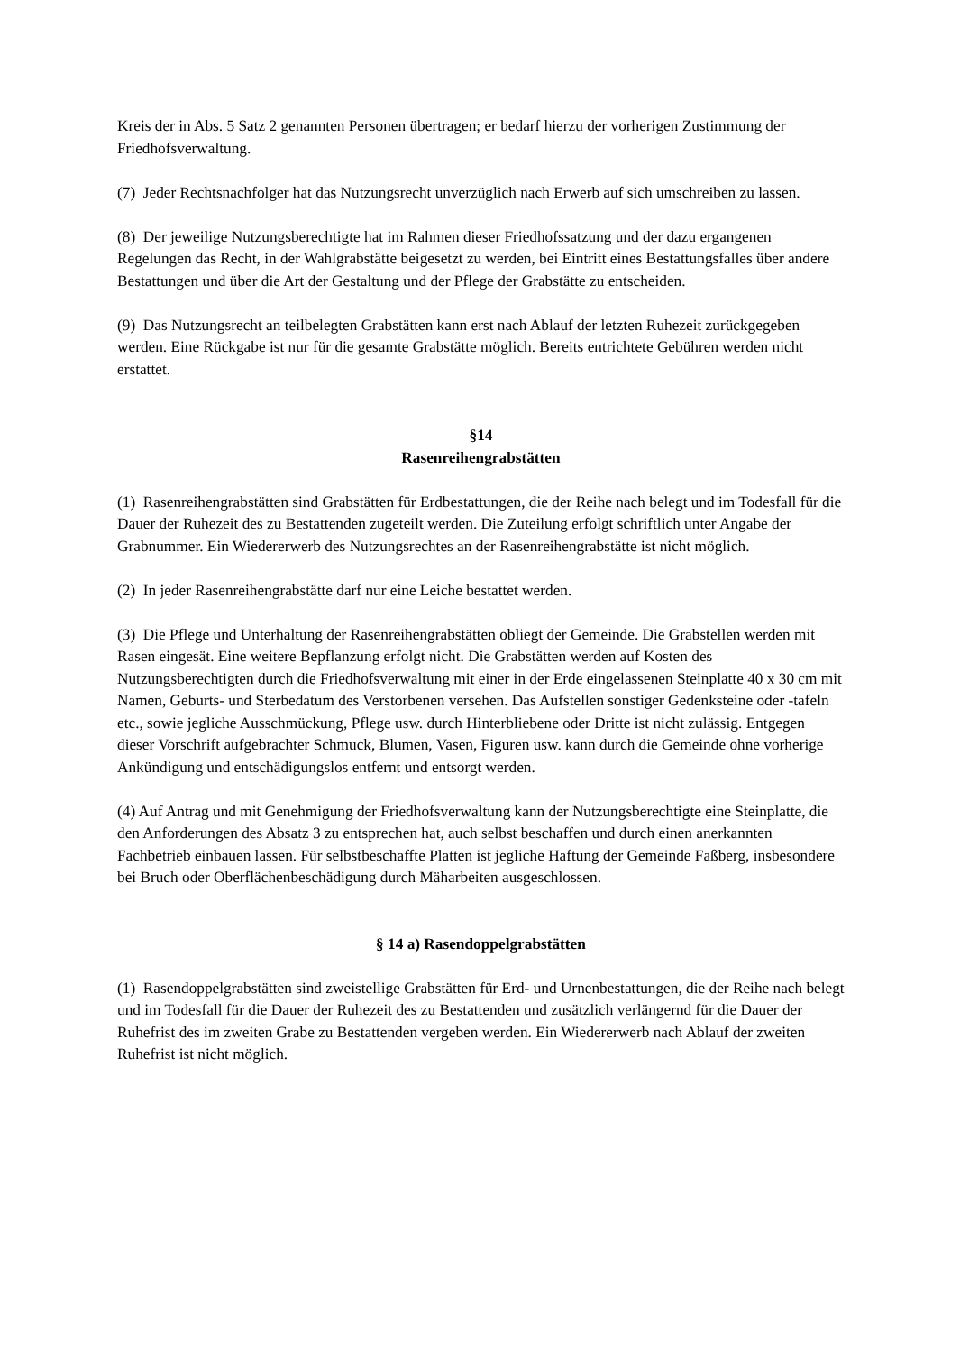Kreis der in Abs. 5 Satz 2 genannten Personen übertragen; er bedarf hierzu der vorherigen Zustimmung der Friedhofsverwaltung.
(7) Jeder Rechtsnachfolger hat das Nutzungsrecht unverzüglich nach Erwerb auf sich umschreiben zu lassen.
(8) Der jeweilige Nutzungsberechtigte hat im Rahmen dieser Friedhofssatzung und der dazu ergangenen Regelungen das Recht, in der Wahlgrabstätte beigesetzt zu werden, bei Eintritt eines Bestattungsfalles über andere Bestattungen und über die Art der Gestaltung und der Pflege der Grabstätte zu entscheiden.
(9) Das Nutzungsrecht an teilbelegten Grabstätten kann erst nach Ablauf der letzten Ruhezeit zurückgegeben werden. Eine Rückgabe ist nur für die gesamte Grabstätte möglich. Bereits entrichtete Gebühren werden nicht erstattet.
§14
Rasenreihengrabstätten
(1) Rasenreihengrabstätten sind Grabstätten für Erdbestattungen, die der Reihe nach belegt und im Todesfall für die Dauer der Ruhezeit des zu Bestattenden zugeteilt werden. Die Zuteilung erfolgt schriftlich unter Angabe der Grabnummer. Ein Wiedererwerb des Nutzungsrechtes an der Rasenreihengrabstätte ist nicht möglich.
(2) In jeder Rasenreihengrabstätte darf nur eine Leiche bestattet werden.
(3) Die Pflege und Unterhaltung der Rasenreihengrabstätten obliegt der Gemeinde. Die Grabstellen werden mit Rasen eingesät. Eine weitere Bepflanzung erfolgt nicht. Die Grabstätten werden auf Kosten des Nutzungsberechtigten durch die Friedhofsverwaltung mit einer in der Erde eingelassenen Steinplatte 40 x 30 cm mit Namen, Geburts- und Sterbedatum des Verstorbenen versehen. Das Aufstellen sonstiger Gedenksteine oder -tafeln etc., sowie jegliche Ausschmückung, Pflege usw. durch Hinterbliebene oder Dritte ist nicht zulässig. Entgegen dieser Vorschrift aufgebrachter Schmuck, Blumen, Vasen, Figuren usw. kann durch die Gemeinde ohne vorherige Ankündigung und entschädigungslos entfernt und entsorgt werden.
(4) Auf Antrag und mit Genehmigung der Friedhofsverwaltung kann der Nutzungsberechtigte eine Steinplatte, die den Anforderungen des Absatz 3 zu entsprechen hat, auch selbst beschaffen und durch einen anerkannten Fachbetrieb einbauen lassen. Für selbstbeschaffte Platten ist jegliche Haftung der Gemeinde Faßberg, insbesondere bei Bruch oder Oberflächenbeschädigung durch Mäharbeiten ausgeschlossen.
§ 14 a) Rasendoppelgrabstätten
(1) Rasendoppelgrabstätten sind zweistellige Grabstätten für Erd- und Urnenbestattungen, die der Reihe nach belegt und im Todesfall für die Dauer der Ruhezeit des zu Bestattenden und zusätzlich verlängernd für die Dauer der Ruhefrist des im zweiten Grabe zu Bestattenden vergeben werden. Ein Wiedererwerb nach Ablauf der zweiten Ruhefrist ist nicht möglich.